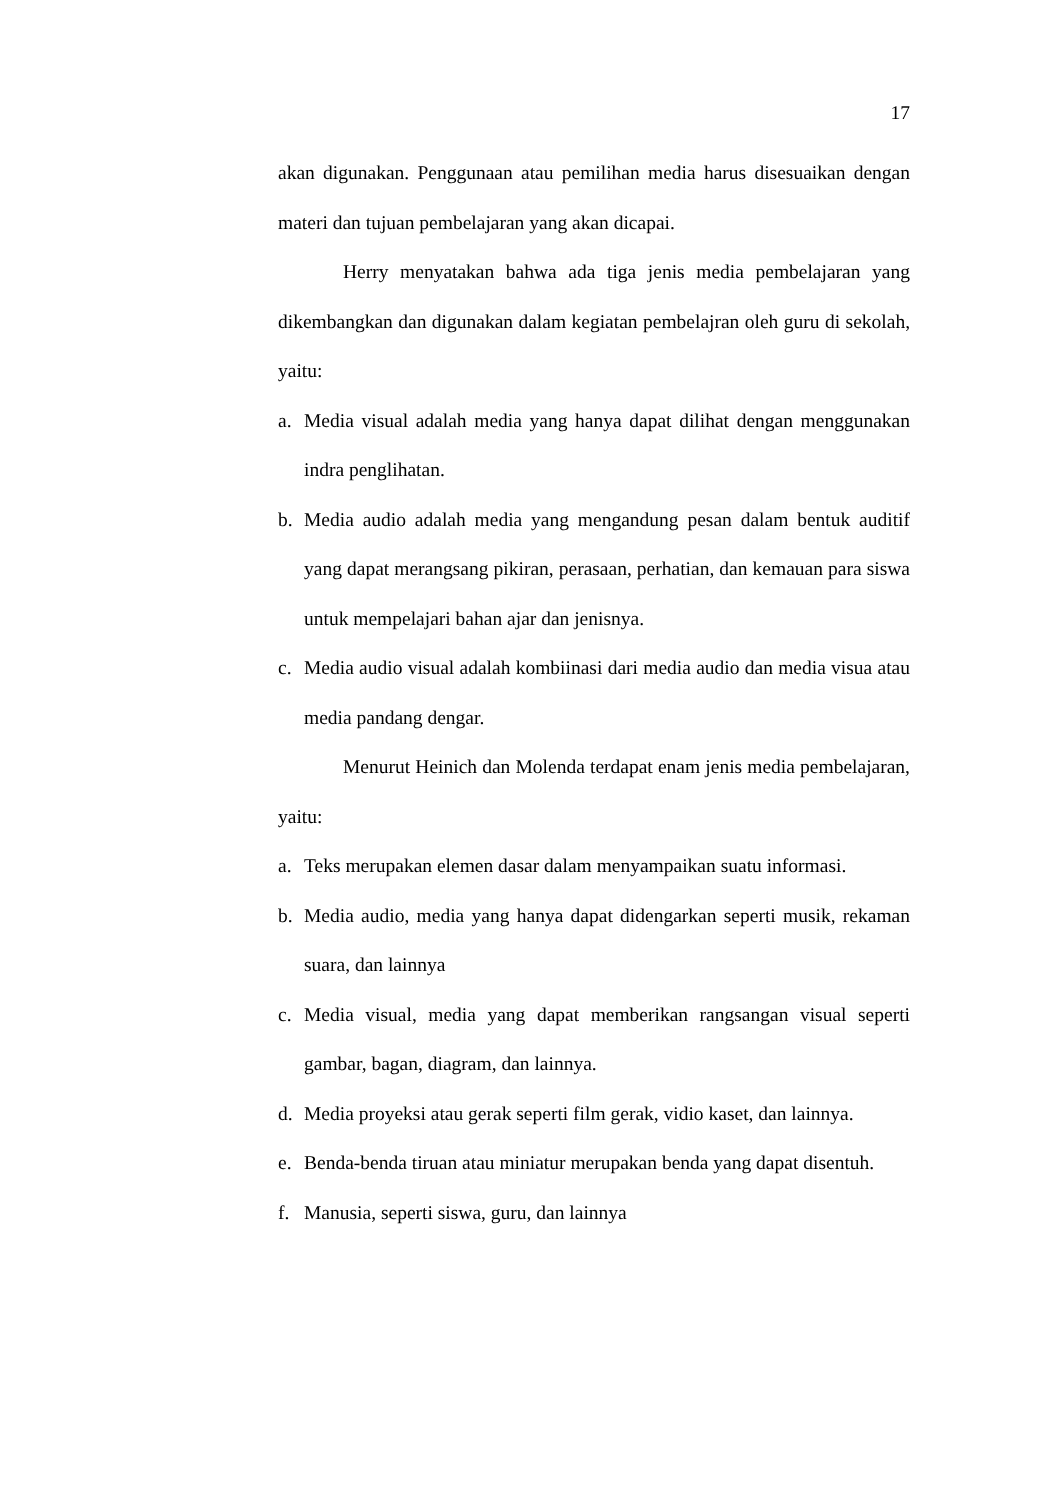17
akan digunakan. Penggunaan atau pemilihan media harus disesuaikan dengan materi dan tujuan pembelajaran yang akan dicapai.
Herry menyatakan bahwa ada tiga jenis media pembelajaran yang dikembangkan dan digunakan dalam kegiatan pembelajran oleh guru di sekolah, yaitu:
a. Media visual adalah media yang hanya dapat dilihat dengan menggunakan indra penglihatan.
b. Media audio adalah media yang mengandung pesan dalam bentuk auditif yang dapat merangsang pikiran, perasaan, perhatian, dan kemauan para siswa untuk mempelajari bahan ajar dan jenisnya.
c. Media audio visual adalah kombiinasi dari media audio dan media visua atau media pandang dengar.
Menurut Heinich dan Molenda terdapat enam jenis media pembelajaran, yaitu:
a. Teks merupakan elemen dasar dalam menyampaikan suatu informasi.
b. Media audio, media yang hanya dapat didengarkan seperti musik, rekaman suara, dan lainnya
c. Media visual, media yang dapat memberikan rangsangan visual seperti gambar, bagan, diagram, dan lainnya.
d. Media proyeksi atau gerak seperti film gerak, vidio kaset, dan lainnya.
e. Benda-benda tiruan atau miniatur merupakan benda yang dapat disentuh.
f. Manusia, seperti siswa, guru, dan lainnya